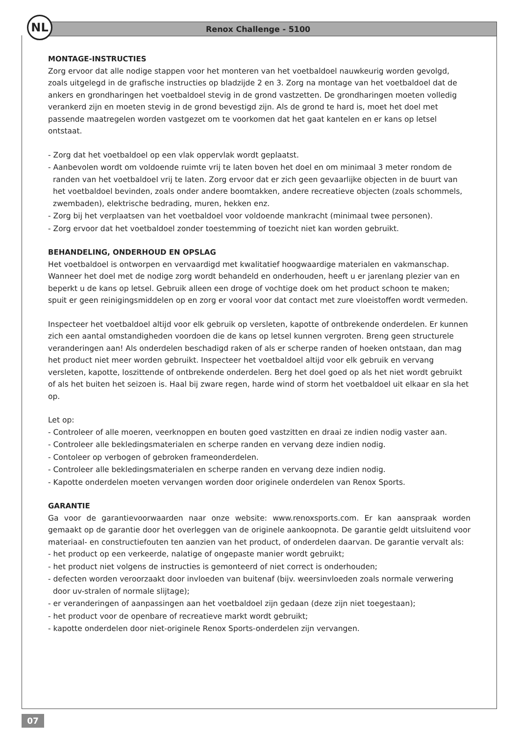NL
Renox Challenge - 5100
MONTAGE-INSTRUCTIES
Zorg ervoor dat alle nodige stappen voor het monteren van het voetbaldoel nauwkeurig worden gevolgd, zoals uitgelegd in de grafische instructies op bladzijde 2 en 3. Zorg na montage van het voetbaldoel dat de ankers en grondharingen het voetbaldoel stevig in de grond vastzetten. De grondharingen moeten volledig verankerd zijn en moeten stevig in de grond bevestigd zijn. Als de grond te hard is, moet het doel met passende maatregelen worden vastgezet om te voorkomen dat het gaat kantelen en er kans op letsel ontstaat.
- Zorg dat het voetbaldoel op een vlak oppervlak wordt geplaatst.
- Aanbevolen wordt om voldoende ruimte vrij te laten boven het doel en om minimaal 3 meter rondom de randen van het voetbaldoel vrij te laten. Zorg ervoor dat er zich geen gevaarlijke objecten in de buurt van het voetbaldoel bevinden, zoals onder andere boomtakken, andere recreatieve objecten (zoals schommels, zwembaden), elektrische bedrading, muren, hekken enz.
- Zorg bij het verplaatsen van het voetbaldoel voor voldoende mankracht (minimaal twee personen).
- Zorg ervoor dat het voetbaldoel zonder toestemming of toezicht niet kan worden gebruikt.
BEHANDELING, ONDERHOUD EN OPSLAG
Het voetbaldoel is ontworpen en vervaardigd met kwalitatief hoogwaardige materialen en vakmanschap. Wanneer het doel met de nodige zorg wordt behandeld en onderhouden, heeft u er jarenlang plezier van en beperkt u de kans op letsel. Gebruik alleen een droge of vochtige doek om het product schoon te maken; spuit er geen reinigingsmiddelen op en zorg er vooral voor dat contact met zure vloeistoffen wordt vermeden.
Inspecteer het voetbaldoel altijd voor elk gebruik op versleten, kapotte of ontbrekende onderdelen. Er kunnen zich een aantal omstandigheden voordoen die de kans op letsel kunnen vergroten. Breng geen structurele veranderingen aan! Als onderdelen beschadigd raken of als er scherpe randen of hoeken ontstaan, dan mag het product niet meer worden gebruikt. Inspecteer het voetbaldoel altijd voor elk gebruik en vervang versleten, kapotte, loszittende of ontbrekende onderdelen. Berg het doel goed op als het niet wordt gebruikt of als het buiten het seizoen is. Haal bij zware regen, harde wind of storm het voetbaldoel uit elkaar en sla het op.
Let op:
- Controleer of alle moeren, veerknoppen en bouten goed vastzitten en draai ze indien nodig vaster aan.
- Controleer alle bekledingsmaterialen en scherpe randen en vervang deze indien nodig.
- Contoleer op verbogen of gebroken frameonderdelen.
- Controleer alle bekledingsmaterialen en scherpe randen en vervang deze indien nodig.
- Kapotte onderdelen moeten vervangen worden door originele onderdelen van Renox Sports.
GARANTIE
Ga voor de garantievoorwaarden naar onze website: www.renoxsports.com. Er kan aanspraak worden gemaakt op de garantie door het overleggen van de originele aankoopnota. De garantie geldt uitsluitend voor materiaal- en constructiefouten ten aanzien van het product, of onderdelen daarvan. De garantie vervalt als:
- het product op een verkeerde, nalatige of ongepaste manier wordt gebruikt;
- het product niet volgens de instructies is gemonteerd of niet correct is onderhouden;
- defecten worden veroorzaakt door invloeden van buitenaf (bijv. weersinvloeden zoals normale verwering door uv-stralen of normale slijtage);
- er veranderingen of aanpassingen aan het voetbaldoel zijn gedaan (deze zijn niet toegestaan);
- het product voor de openbare of recreatieve markt wordt gebruikt;
- kapotte onderdelen door niet-originele Renox Sports-onderdelen zijn vervangen.
07